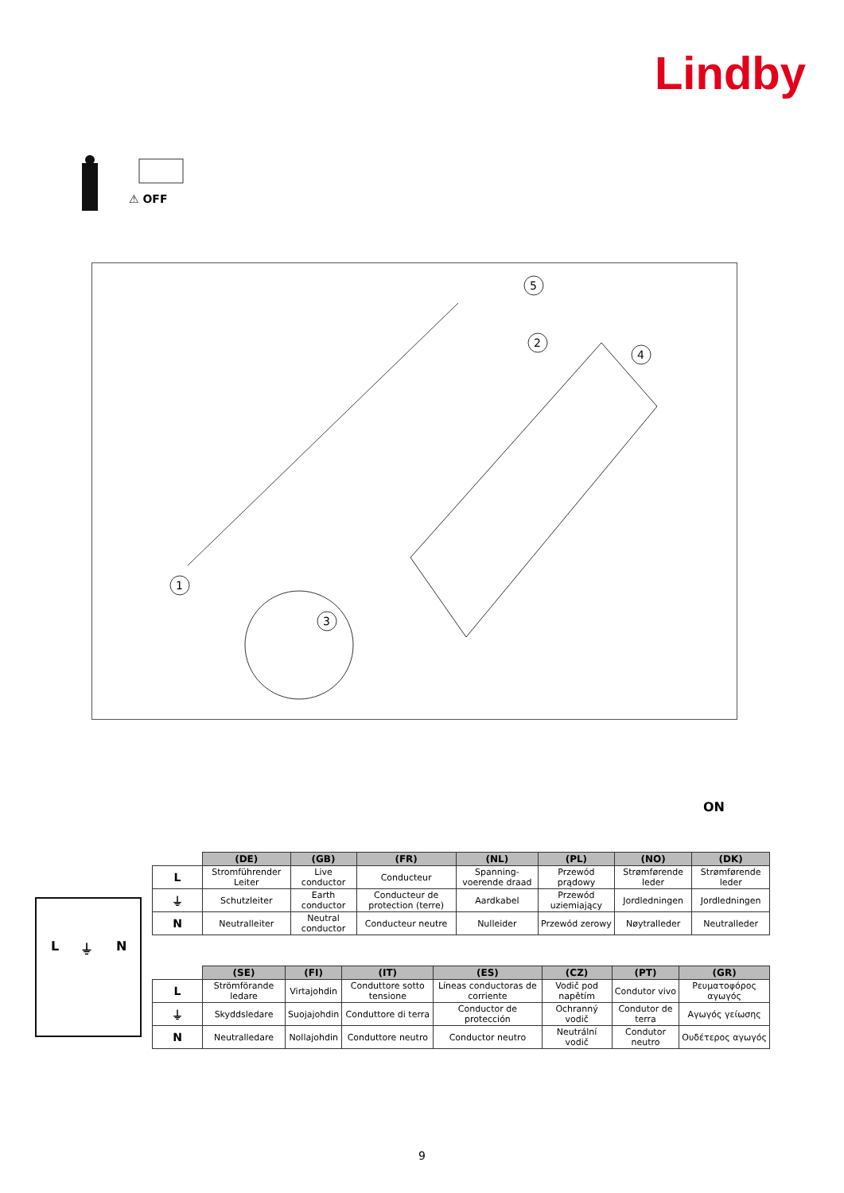Lindby
⚠ OFF
1
2
3
4
5
ON
L ⏚ N
| | (DE) | (GB) | (FR) | (NL) | (PL) | (NO) | (DK) |
| L | Stromführender Leiter | Live conductor | Conducteur | Spanning-voerende draad | Przewód prądowy | Strømførende leder | Strømførende leder |
| ⏚ | Schutzleiter | Earth conductor | Conducteur de protection (terre) | Aardkabel | Przewód uziemiający | Jordledningen | Jordledningen |
| N | Neutralleiter | Neutral conductor | Conducteur neutre | Nulleider | Przewód zerowy | Nøytralleder | Neutralleder |
| | (SE) | (FI) | (IT) | (ES) | (CZ) | (PT) | (GR) |
| L | Strömförande ledare | Virtajohdin | Conduttore sotto tensione | Líneas conductoras de corriente | Vodič pod napětím | Condutor vivo | Ρευματοφόρος αγωγός |
| ⏚ | Skyddsledare | Suojajohdin | Conduttore di terra | Conductor de protección | Ochranný vodič | Condutor de terra | Αγωγός γείωσης |
| N | Neutralledare | Nollajohdin | Conduttore neutro | Conductor neutro | Neutrální vodič | Condutor neutro | Ουδέτερος αγωγός |
9